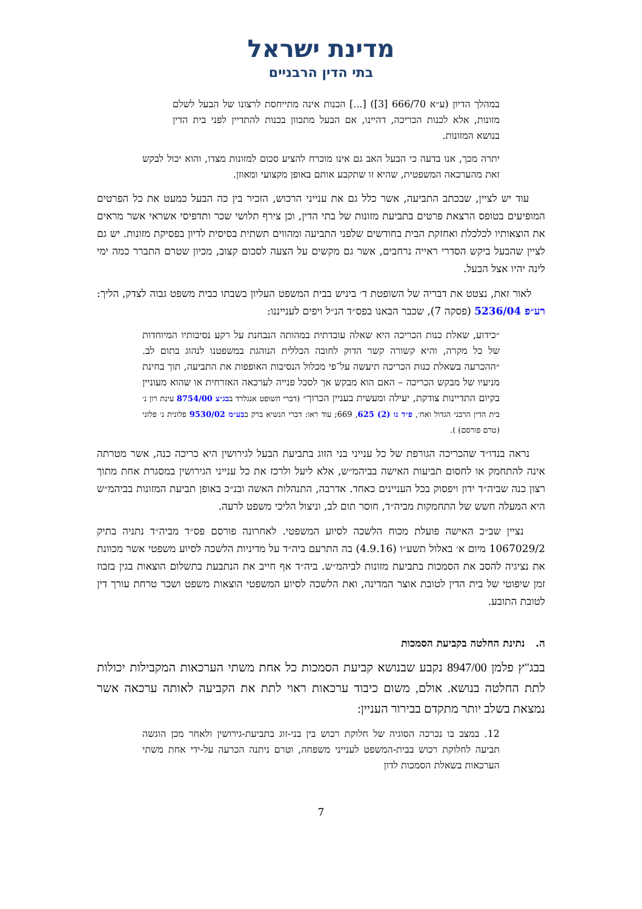מדינת ישראל
בתי הדין הרבניים
במהלך הדיון (ע״א 666/70 [3]) [...] הכנות אינה מתייחסת לרצונו של הבעל לשלם מזונות, אלא לכנות הכריכה, דהיינו, אם הבעל מתכוון בכנות להתדיין לפני בית הדין בנושא המזונות.
יתרה מכך, אנו בדעה כי הבעל האב גם אינו מוכרח להציע סכום למזונות מצדו, והוא יכול לבקש זאת מהערכאה המשפטית, שהיא זו שתקבע אותם באופן מקצועי ומאוזן.
עוד יש לציין, שבכתב התביעה, אשר כלל גם את ענייני הרכוש, הזכיר בין כה הבעל כמעט את כל הפרטים המופיעים בטופס הרצאת פרטים בתביעת מזונות של בתי הדין, וכן צירף תלושי שכר ותדפיסי אשראי אשר מראים את הוצאותיו לכלכלת ואחזקת הבית בחודשים שלפני התביעה ומהווים תשתית בסיסית לדיון בפסיקת מזונות. יש גם לציין שהבעל ביקש הסדרי ראייה נרחבים, אשר גם מקשים על הצעה לסכום קצוב, מכיון שטרם התברר כמה ימי לינה יהיו אצל הבעל.
לאור זאת, נצטט את דבריה של השופטת ד׳ ביניש בבית המשפט העליון בשבתו כבית משפט גבוה לצדק, הליך: רע״פ 5236/04 (פסקה 7), שכבר הבאנו בפס״ד הנ״ל ויפים לענייננו:
״כידוע, שאלת כנות הכריכה היא שאלה עובדתית במהותה הנבחנת על רקע נסיבותיו המיוחדות של כל מקרה, והיא קשורה קשר הדוק לחובה הכללית הנוהגת במשפטנו לנהוג בתום לב. ״ההכרעה בשאלת כנות הכריכה תיעשה על־פי מכלול הנסיבות האופפות את התביעה, תוך בחינת מניעיו של מבקש הכריכה – האם הוא מבקש אך לסכל פנייה לערכאה האזרחית או שהוא מעוניין בקיום התדיינות צודקת, יעילה ומעשית בעניין הכרוך״ (דברי השופט אנגלרד בבג״צ 8754/00 עינת רון נ׳ בית הדין הרבני הגדול ואח׳, פ״ד נו (2) 625, 669; עוד ראו: דברי הנשיא ברק בבע״מ 9530/02 פלונית נ׳ פלוני (טרם פורסם) ).
נראה בנדו״ד שהכריכה הגורפת של כל ענייני בני הזוג בתביעת הבעל לגירושין היא כריכה כנה, אשר מטרתה אינה להתחמק או לחסום תביעות האישה בביהמ״ש, אלא ליעל ולרכז את כל ענייני הגירושין במסגרת אחת מתוך רצון כנה שביה״ד ידון ויפסוק בכל העניינים כאחד. אדרבה, התנהלות האשה ובנ״כ באופן תביעת המזונות בביהמ״ש היא המעלה חשש של התחמקות מביה״ד, חוסר תום לב, וניצול הליכי משפט לרעה.
נציין שב״כ האישה פועלת מכוח הלשכה לסיוע המשפטי. לאחרונה פורסם פס״ד מביה״ד נתניה בתיק 1067029/2 מיום א׳ באלול תשע״ו (4.9.16) בה התרעם ביה״ד על מדיניות הלשכה לסיוע משפטי אשר מכוונת את נציגיה להסב את הסמכות בתביעת מזונות לביהמ״ש. ביה״ד אף חייב את הנתבעת בתשלום הוצאות בגין בזבוז זמן שיפוטי של בית הדין לטובת אוצר המדינה, ואת הלשכה לסיוע המשפטי הוצאות משפט ושכר טרחת עורך דין לטובת התובע.
ה. נתינת החלטה בקביעת הסמכות
בבג"ץ פלמן 8947/00 נקבע שבנושא קביעת הסמכות כל אחת משתי הערכאות המקבילות יכולות לתת החלטה בנושא. אולם, משום כיבוד ערכאות ראוי לתת את הקביעה לאותה ערכאה אשר נמצאת בשלב יותר מתקדם בבירור העניין:
12. במצב בו נכרכה הסוגיה של חלוקת רכוש בין בני-זוג בתביעת-גירושין ולאחר מכן הוגשה תביעה לחלוקת רכוש בבית-המשפט לענייני משפחה, וטרם ניתנה הכרעה על-ידי אחת משתי הערכאות בשאלת הסמכות לדון
7